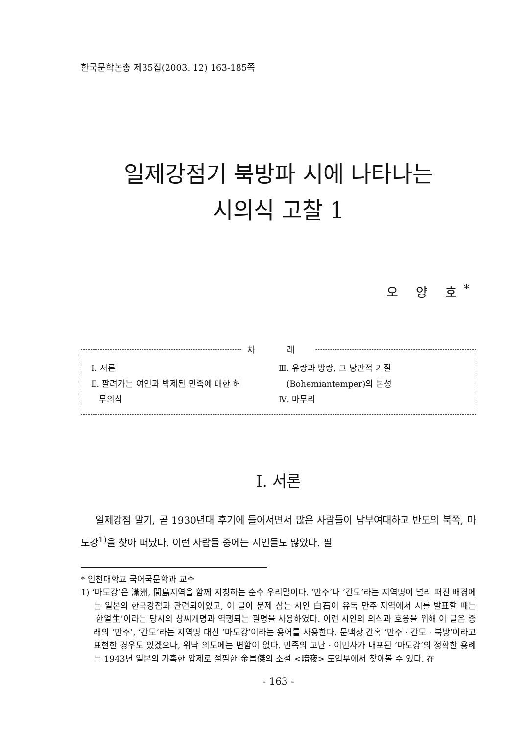한국문학논총 제35집(2003. 12) 163-185쪽
일제강점기 북방파 시에 나타나는
시의식 고찰 1
오 양 호<sup>*</sup>
차 례
Ⅰ. 서론
Ⅱ. 팔려가는 여인과 박제된 민족에 대한 허
무의식
Ⅲ. 유랑과 방랑, 그 낭만적 기질
(Bohemiantemper)의 본성
Ⅳ. 마무리
Ⅰ. 서론
일제강점 말기, 곧 1930년대 후기에 들어서면서 많은 사람들이 남부여대하고 반도의 북쪽, 마도강<sup>1)</sup>을 찾아 떠났다. 이런 사람들 중에는 시인들도 많았다. 필
* 인천대학교 국어국문학과 교수
1) ‘마도강’은 滿洲, 間島지역을 함께 지칭하는 순수 우리말이다. ‘만주’나 ‘간도’라는 지역명이 널리 퍼진 배경에는 일본의 한국강점과 관련되어있고, 이 글이 문제 삼는 시인 白石이 유독 만주 지역에서 시를 발표할 때는 ‘한얼生’이라는 당시의 창씨개명과 역행되는 필명을 사용하였다. 이런 시인의 의식과 호응을 위해 이 글은 종래의 ‘만주’, ‘간도’라는 지역명 대신 ‘마도강’이라는 용어를 사용한다. 문맥상 간혹 ‘만주 · 간도 · 북방’이라고 표현한 경우도 있겠으나, 워낙 의도에는 변함이 없다. 민족의 고난 · 이민사가 내포된 ‘마도강’의 정확한 용례는 1943년 일본의 가혹한 압제로 절필한 金昌傑의 소설 <暗夜> 도입부에서 찾아볼 수 있다. 在
- 163 -